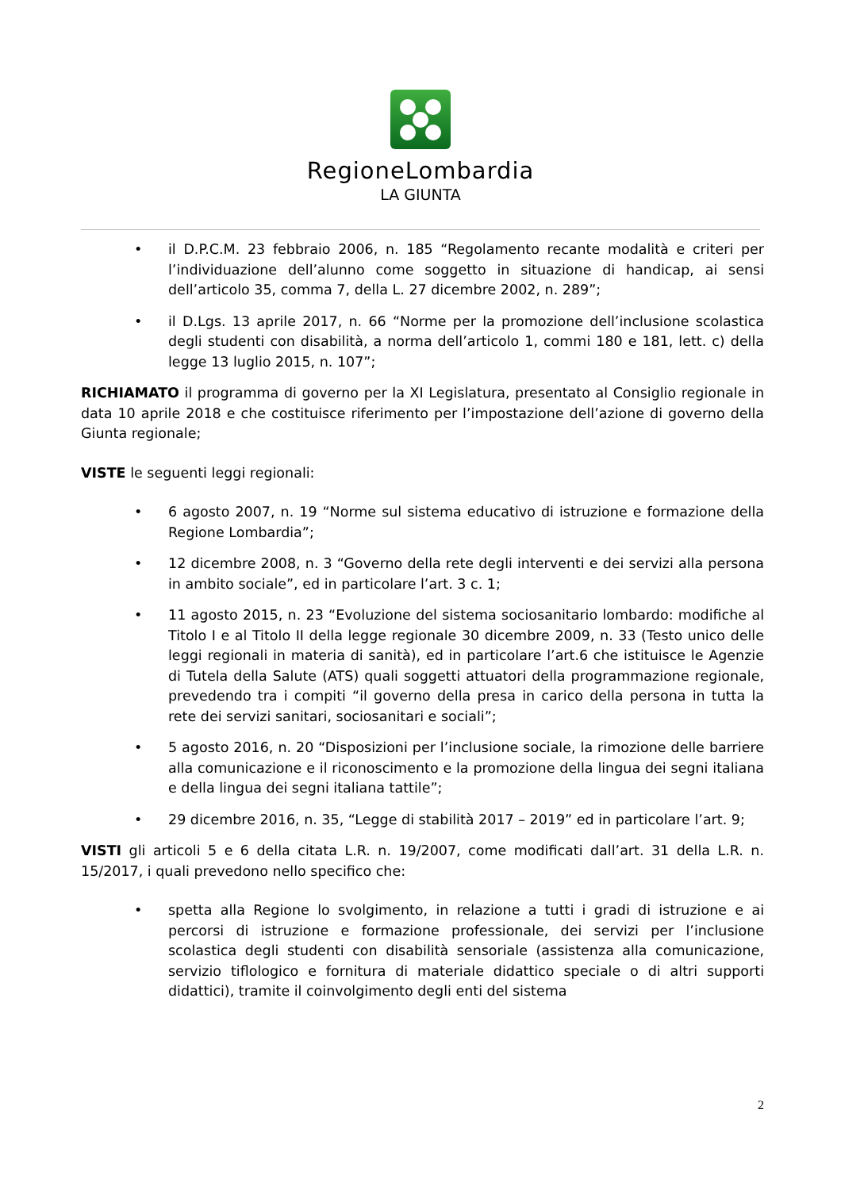RegioneLombardia
LA GIUNTA
• il D.P.C.M. 23 febbraio 2006, n. 185 “Regolamento recante modalità e criteri per l’individuazione dell’alunno come soggetto in situazione di handicap, ai sensi dell’articolo 35, comma 7, della L. 27 dicembre 2002, n. 289”;
• il D.Lgs. 13 aprile 2017, n. 66 “Norme per la promozione dell’inclusione scolastica degli studenti con disabilità, a norma dell’articolo 1, commi 180 e 181, lett. c) della legge 13 luglio 2015, n. 107”;
RICHIAMATO il programma di governo per la XI Legislatura, presentato al Consiglio regionale in data 10 aprile 2018 e che costituisce riferimento per l’impostazione dell’azione di governo della Giunta regionale;
VISTE le seguenti leggi regionali:
• 6 agosto 2007, n. 19 “Norme sul sistema educativo di istruzione e formazione della Regione Lombardia”;
• 12 dicembre 2008, n. 3 “Governo della rete degli interventi e dei servizi alla persona in ambito sociale”, ed in particolare l’art. 3 c. 1;
• 11 agosto 2015, n. 23 “Evoluzione del sistema sociosanitario lombardo: modifiche al Titolo I e al Titolo II della legge regionale 30 dicembre 2009, n. 33 (Testo unico delle leggi regionali in materia di sanità), ed in particolare l’art.6 che istituisce le Agenzie di Tutela della Salute (ATS) quali soggetti attuatori della programmazione regionale, prevedendo tra i compiti “il governo della presa in carico della persona in tutta la rete dei servizi sanitari, sociosanitari e sociali”;
• 5 agosto 2016, n. 20 “Disposizioni per l’inclusione sociale, la rimozione delle barriere alla comunicazione e il riconoscimento e la promozione della lingua dei segni italiana e della lingua dei segni italiana tattile”;
• 29 dicembre 2016, n. 35, “Legge di stabilità 2017 – 2019” ed in particolare l’art. 9;
VISTI gli articoli 5 e 6 della citata L.R. n. 19/2007, come modificati dall’art. 31 della L.R. n. 15/2017, i quali prevedono nello specifico che:
• spetta alla Regione lo svolgimento, in relazione a tutti i gradi di istruzione e ai percorsi di istruzione e formazione professionale, dei servizi per l’inclusione scolastica degli studenti con disabilità sensoriale (assistenza alla comunicazione, servizio tiflologico e fornitura di materiale didattico speciale o di altri supporti didattici), tramite il coinvolgimento degli enti del sistema
2